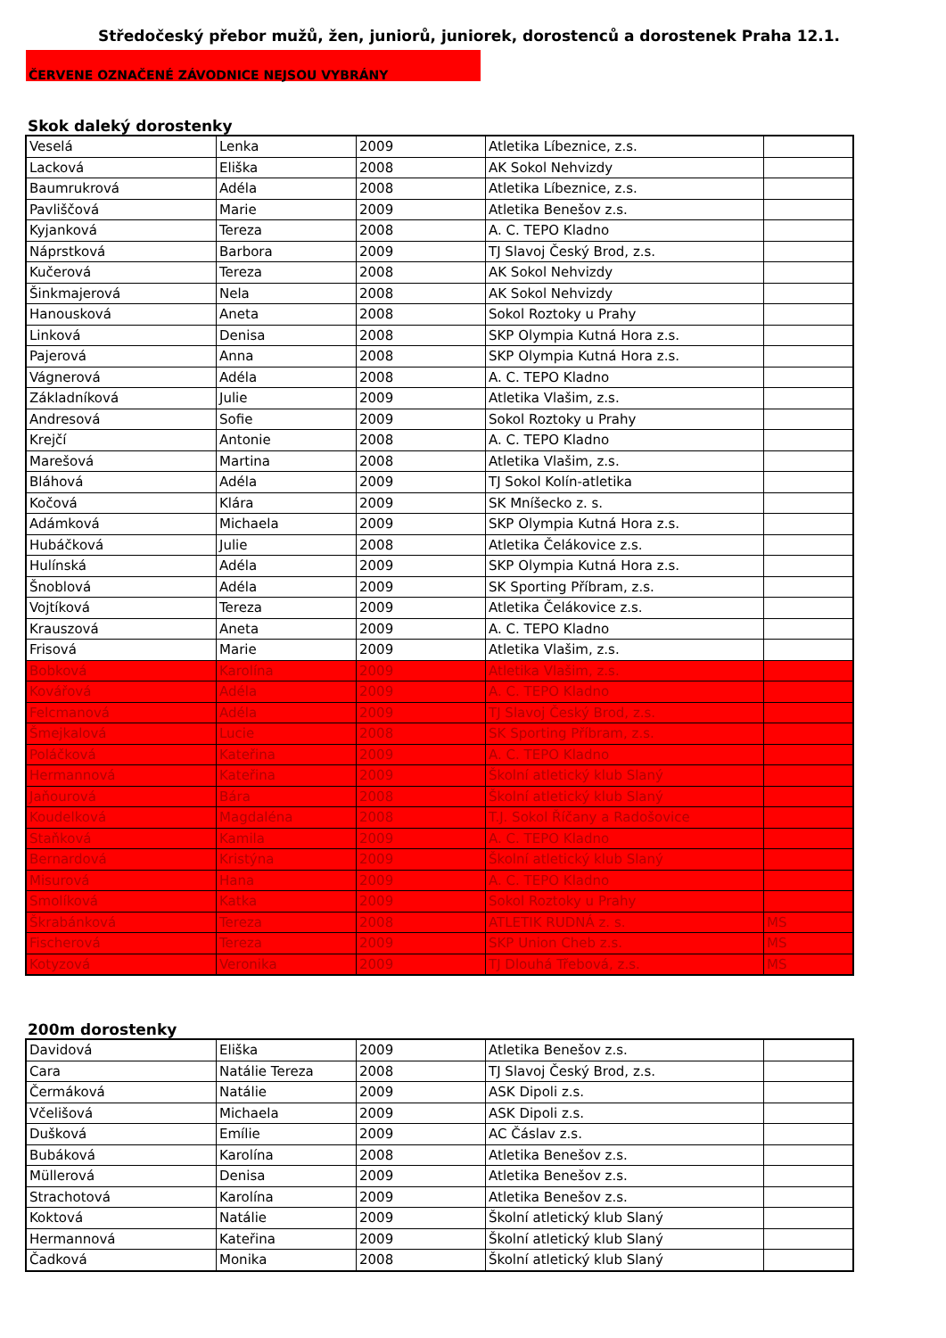Středočeský přebor mužů, žen, juniorů, juniorek, dorostenců a dorostenek Praha 12.1.
ČERVENE OZNAČENÉ ZÁVODNICE NEJSOU VYBRÁNY
Skok daleký dorostenky
| Veselá | Lenka | 2009 | Atletika Líbeznice, z.s. | |
| Lacková | Eliška | 2008 | AK Sokol Nehvizdy | |
| Baumrukrová | Adéla | 2008 | Atletika Líbeznice, z.s. | |
| Pavliščová | Marie | 2009 | Atletika Benešov z.s. | |
| Kyjanková | Tereza | 2008 | A. C. TEPO Kladno | |
| Náprstková | Barbora | 2009 | TJ Slavoj Český Brod, z.s. | |
| Kučerová | Tereza | 2008 | AK Sokol Nehvizdy | |
| Šinkmajerová | Nela | 2008 | AK Sokol Nehvizdy | |
| Hanousková | Aneta | 2008 | Sokol Roztoky u Prahy | |
| Linková | Denisa | 2008 | SKP Olympia Kutná Hora z.s. | |
| Pajerová | Anna | 2008 | SKP Olympia Kutná Hora z.s. | |
| Vágnerová | Adéla | 2008 | A. C. TEPO Kladno | |
| Základníková | Julie | 2009 | Atletika Vlašim, z.s. | |
| Andresová | Sofie | 2009 | Sokol Roztoky u Prahy | |
| Krejčí | Antonie | 2008 | A. C. TEPO Kladno | |
| Marešová | Martina | 2008 | Atletika Vlašim, z.s. | |
| Bláhová | Adéla | 2009 | TJ Sokol Kolín-atletika | |
| Kočová | Klára | 2009 | SK Mníšecko z. s. | |
| Adámková | Michaela | 2009 | SKP Olympia Kutná Hora z.s. | |
| Hubáčková | Julie | 2008 | Atletika Čelákovice z.s. | |
| Hulínská | Adéla | 2009 | SKP Olympia Kutná Hora z.s. | |
| Šnoblová | Adéla | 2009 | SK Sporting Příbram, z.s. | |
| Vojtíková | Tereza | 2009 | Atletika Čelákovice z.s. | |
| Krauszová | Aneta | 2009 | A. C. TEPO Kladno | |
| Frisová | Marie | 2009 | Atletika Vlašim, z.s. | |
| Bobková | Karolína | 2009 | Atletika Vlašim, z.s. | |
| Kovářová | Adéla | 2009 | A. C. TEPO Kladno | |
| Felcmanová | Adéla | 2009 | TJ Slavoj Český Brod, z.s. | |
| Šmejkalová | Lucie | 2008 | SK Sporting Příbram, z.s. | |
| Poláčková | Kateřina | 2009 | A. C. TEPO Kladno | |
| Hermannová | Kateřina | 2009 | Školní atletický klub Slaný | |
| Jaňourová | Bára | 2008 | Školní atletický klub Slaný | |
| Koudelková | Magdaléna | 2008 | T.J. Sokol Říčany a Radošovice | |
| Staňková | Kamila | 2009 | A. C. TEPO Kladno | |
| Bernardová | Kristýna | 2009 | Školní atletický klub Slaný | |
| Misurová | Hana | 2009 | A. C. TEPO Kladno | |
| Smolíková | Katka | 2009 | Sokol Roztoky u Prahy | |
| Škrabánková | Tereza | 2008 | ATLETIK RUDNÁ z. s. | MS |
| Fischerová | Tereza | 2009 | SKP Union Cheb z.s. | MS |
| Kotyzová | Veronika | 2009 | TJ Dlouhá Třebová, z.s. | MS |
200m dorostenky
| Davidová | Eliška | 2009 | Atletika Benešov z.s. | |
| Cara | Natálie Tereza | 2008 | TJ Slavoj Český Brod, z.s. | |
| Čermáková | Natálie | 2009 | ASK Dipoli z.s. | |
| Včelišová | Michaela | 2009 | ASK Dipoli z.s. | |
| Dušková | Emílie | 2009 | AC Čáslav z.s. | |
| Bubáková | Karolína | 2008 | Atletika Benešov z.s. | |
| Müllerová | Denisa | 2009 | Atletika Benešov z.s. | |
| Strachotová | Karolína | 2009 | Atletika Benešov z.s. | |
| Koktová | Natálie | 2009 | Školní atletický klub Slaný | |
| Hermannová | Kateřina | 2009 | Školní atletický klub Slaný | |
| Čadková | Monika | 2008 | Školní atletický klub Slaný | |